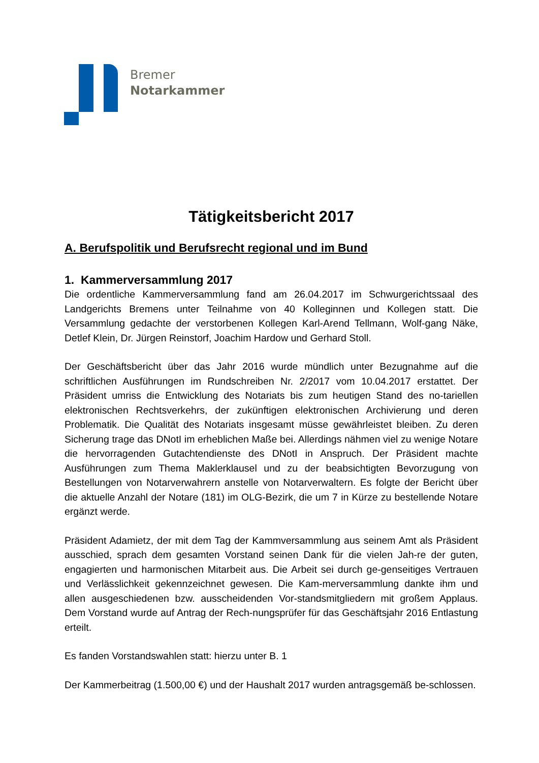Bremer
Notarkammer
Tätigkeitsbericht 2017
A. Berufspolitik und Berufsrecht regional und im Bund
1. Kammerversammlung 2017
Die ordentliche Kammerversammlung fand am 26.04.2017 im Schwurgerichtssaal des Landgerichts Bremens unter Teilnahme von 40 Kolleginnen und Kollegen statt. Die Versammlung gedachte der verstorbenen Kollegen Karl-Arend Tellmann, Wolf-gang Näke, Detlef Klein, Dr. Jürgen Reinstorf, Joachim Hardow und Gerhard Stoll.
Der Geschäftsbericht über das Jahr 2016 wurde mündlich unter Bezugnahme auf die schriftlichen Ausführungen im Rundschreiben Nr. 2/2017 vom 10.04.2017 erstattet. Der Präsident umriss die Entwicklung des Notariats bis zum heutigen Stand des no-tariellen elektronischen Rechtsverkehrs, der zukünftigen elektronischen Archivierung und deren Problematik. Die Qualität des Notariats insgesamt müsse gewährleistet bleiben. Zu deren Sicherung trage das DNotI im erheblichen Maße bei. Allerdings nähmen viel zu wenige Notare die hervorragenden Gutachtendienste des DNotI in Anspruch. Der Präsident machte Ausführungen zum Thema Maklerklausel und zu der beabsichtigten Bevorzugung von Bestellungen von Notarverwahrern anstelle von Notarverwaltern. Es folgte der Bericht über die aktuelle Anzahl der Notare (181) im OLG-Bezirk, die um 7 in Kürze zu bestellende Notare ergänzt werde.
Präsident Adamietz, der mit dem Tag der Kammversammlung aus seinem Amt als Präsident ausschied, sprach dem gesamten Vorstand seinen Dank für die vielen Jah-re der guten, engagierten und harmonischen Mitarbeit aus. Die Arbeit sei durch ge-genseitiges Vertrauen und Verlässlichkeit gekennzeichnet gewesen. Die Kam-merversammlung dankte ihm und allen ausgeschiedenen bzw. ausscheidenden Vor-standsmitgliedern mit großem Applaus. Dem Vorstand wurde auf Antrag der Rech-nungsprüfer für das Geschäftsjahr 2016 Entlastung erteilt.
Es fanden Vorstandswahlen statt: hierzu unter B. 1
Der Kammerbeitrag (1.500,00 €) und der Haushalt 2017 wurden antragsgemäß be-schlossen.